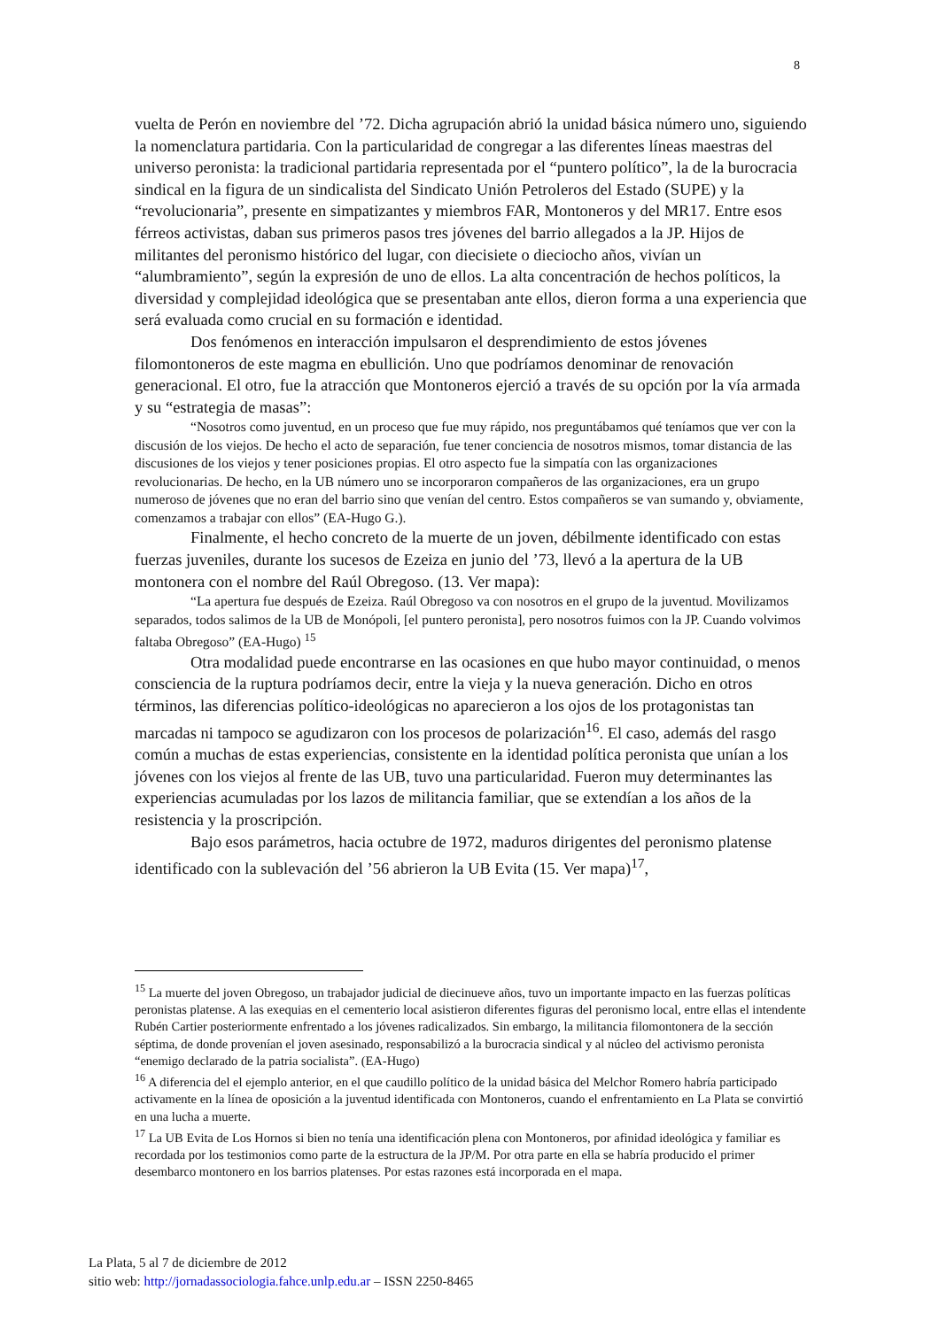8
vuelta de Perón en noviembre del ’72. Dicha agrupación abrió la unidad básica número uno, siguiendo la nomenclatura partidaria. Con la particularidad de congregar a las diferentes líneas maestras del universo peronista: la tradicional partidaria representada por el “puntero político”, la de la burocracia sindical en la figura de un sindicalista del Sindicato Unión Petroleros del Estado (SUPE) y la “revolucionaria”, presente en simpatizantes y miembros FAR, Montoneros y del MR17. Entre esos férreos activistas, daban sus primeros pasos tres jóvenes del barrio allegados a la JP. Hijos de militantes del peronismo histórico del lugar, con diecisiete o dieciocho años, vivían un “alumbramiento”, según la expresión de uno de ellos. La alta concentración de hechos políticos, la diversidad y complejidad ideológica que se presentaban ante ellos, dieron forma a una experiencia que será evaluada como crucial en su formación e identidad.
Dos fenómenos en interacción impulsaron el desprendimiento de estos jóvenes filomontoneros de este magma en ebullición. Uno que podríamos denominar de renovación generacional. El otro, fue la atracción que Montoneros ejerció a través de su opción por la vía armada y su “estrategia de masas”:
“Nosotros como juventud, en un proceso que fue muy rápido, nos preguntábamos qué teníamos que ver con la discusión de los viejos. De hecho el acto de separación, fue tener conciencia de nosotros mismos, tomar distancia de las discusiones de los viejos y tener posiciones propias. El otro aspecto fue la simpatía con las organizaciones revolucionarias. De hecho, en la UB número uno se incorporaron compañeros de las organizaciones, era un grupo numeroso de jóvenes que no eran del barrio sino que venían del centro. Estos compañeros se van sumando y, obviamente, comenzamos a trabajar con ellos” (EA-Hugo G.).
Finalmente, el hecho concreto de la muerte de un joven, débilmente identificado con estas fuerzas juveniles, durante los sucesos de Ezeiza en junio del ’73, llevó a la apertura de la UB montonera con el nombre del Raúl Obregoso. (13. Ver mapa):
“La apertura fue después de Ezeiza. Raúl Obregoso va con nosotros en el grupo de la juventud. Movilizamos separados, todos salimos de la UB de Monópoli, [el puntero peronista], pero nosotros fuimos con la JP. Cuando volvimos faltaba Obregoso” (EA-Hugo) <sup>15</sup>
Otra modalidad puede encontrarse en las ocasiones en que hubo mayor continuidad, o menos consciencia de la ruptura podríamos decir, entre la vieja y la nueva generación. Dicho en otros términos, las diferencias político-ideológicas no aparecieron a los ojos de los protagonistas tan marcadas ni tampoco se agudizaron con los procesos de polarización<sup>16</sup>. El caso, además del rasgo común a muchas de estas experiencias, consistente en la identidad política peronista que unían a los jóvenes con los viejos al frente de las UB, tuvo una particularidad. Fueron muy determinantes las experiencias acumuladas por los lazos de militancia familiar, que se extendían a los años de la resistencia y la proscripción.
Bajo esos parámetros, hacia octubre de 1972, maduros dirigentes del peronismo platense identificado con la sublevación del ’56 abrieron la UB Evita (15. Ver mapa)<sup>17</sup>,
<sup>15</sup> La muerte del joven Obregoso, un trabajador judicial de diecinueve años, tuvo un importante impacto en las fuerzas políticas peronistas platense. A las exequias en el cementerio local asistieron diferentes figuras del peronismo local, entre ellas el intendente Rubén Cartier posteriormente enfrentado a los jóvenes radicalizados. Sin embargo, la militancia filomontonera de la sección séptima, de donde provenían el joven asesinado, responsabilizó a la burocracia sindical y al núcleo del activismo peronista “enemigo declarado de la patria socialista”. (EA-Hugo)
<sup>16</sup> A diferencia del el ejemplo anterior, en el que caudillo político de la unidad básica del Melchor Romero habría participado activamente en la línea de oposición a la juventud identificada con Montoneros, cuando el enfrentamiento en La Plata se convirtió en una lucha a muerte.
<sup>17</sup> La UB Evita de Los Hornos si bien no tenía una identificación plena con Montoneros, por afinidad ideológica y familiar es recordada por los testimonios como parte de la estructura de la JP/M. Por otra parte en ella se habría producido el primer desembarco montonero en los barrios platenses. Por estas razones está incorporada en el mapa.
La Plata, 5 al 7 de diciembre de 2012
sitio web: http://jornadassociologia.fahce.unlp.edu.ar – ISSN 2250-8465